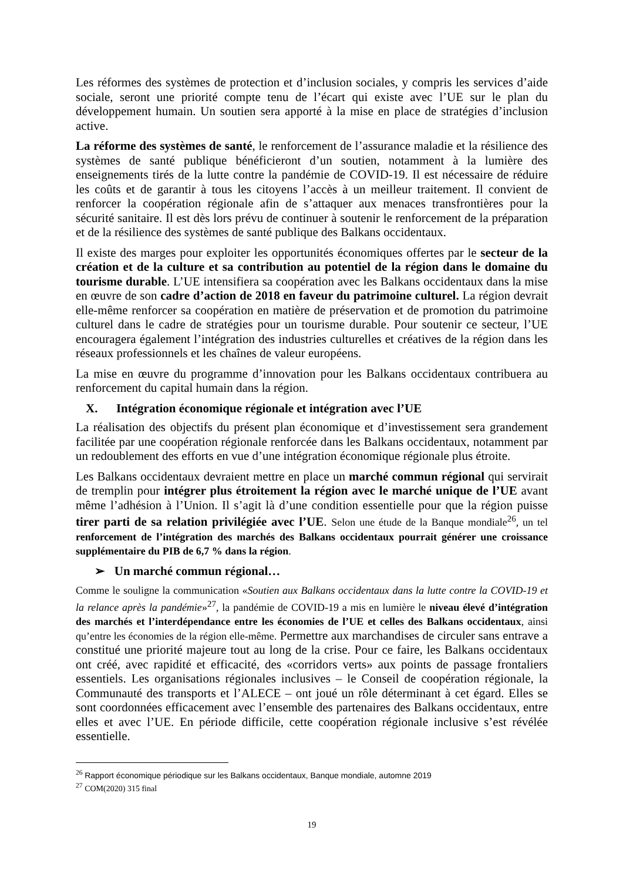Les réformes des systèmes de protection et d’inclusion sociales, y compris les services d’aide sociale, seront une priorité compte tenu de l’écart qui existe avec l’UE sur le plan du développement humain. Un soutien sera apporté à la mise en place de stratégies d’inclusion active.
La réforme des systèmes de santé, le renforcement de l’assurance maladie et la résilience des systèmes de santé publique bénéficieront d’un soutien, notamment à la lumière des enseignements tirés de la lutte contre la pandémie de COVID-19. Il est nécessaire de réduire les coûts et de garantir à tous les citoyens l’accès à un meilleur traitement. Il convient de renforcer la coopération régionale afin de s’attaquer aux menaces transfrontières pour la sécurité sanitaire. Il est dès lors prévu de continuer à soutenir le renforcement de la préparation et de la résilience des systèmes de santé publique des Balkans occidentaux.
Il existe des marges pour exploiter les opportunités économiques offertes par le secteur de la création et de la culture et sa contribution au potentiel de la région dans le domaine du tourisme durable. L’UE intensifiera sa coopération avec les Balkans occidentaux dans la mise en œuvre de son cadre d’action de 2018 en faveur du patrimoine culturel. La région devrait elle-même renforcer sa coopération en matière de préservation et de promotion du patrimoine culturel dans le cadre de stratégies pour un tourisme durable. Pour soutenir ce secteur, l’UE encouragera également l’intégration des industries culturelles et créatives de la région dans les réseaux professionnels et les chaînes de valeur européens.
La mise en œuvre du programme d’innovation pour les Balkans occidentaux contribuera au renforcement du capital humain dans la région.
X. Intégration économique régionale et intégration avec l’UE
La réalisation des objectifs du présent plan économique et d’investissement sera grandement facilitée par une coopération régionale renforcée dans les Balkans occidentaux, notamment par un redoublement des efforts en vue d’une intégration économique régionale plus étroite.
Les Balkans occidentaux devraient mettre en place un marché commun régional qui servirait de tremplin pour intégrer plus étroitement la région avec le marché unique de l’UE avant même l’adhésion à l’Union. Il s’agit là d’une condition essentielle pour que la région puisse tirer parti de sa relation privilégiée avec l’UE. Selon une étude de la Banque mondiale<sup>26</sup>, un tel renforcement de l’intégration des marchés des Balkans occidentaux pourrait générer une croissance supplémentaire du PIB de 6,7 % dans la région.
➢ Un marché commun régional…
Comme le souligne la communication «Soutien aux Balkans occidentaux dans la lutte contre la COVID-19 et la relance après la pandémie»<sup>27</sup>, la pandémie de COVID-19 a mis en lumière le niveau élevé d’intégration des marchés et l’interdépendance entre les économies de l’UE et celles des Balkans occidentaux, ainsi qu’entre les économies de la région elle-même. Permettre aux marchandises de circuler sans entrave a constitué une priorité majeure tout au long de la crise. Pour ce faire, les Balkans occidentaux ont créé, avec rapidité et efficacité, des «corridors verts» aux points de passage frontaliers essentiels. Les organisations régionales inclusives – le Conseil de coopération régionale, la Communauté des transports et l’ALECE – ont joué un rôle déterminant à cet égard. Elles se sont coordonnées efficacement avec l’ensemble des partenaires des Balkans occidentaux, entre elles et avec l’UE. En période difficile, cette coopération régionale inclusive s’est révélée essentielle.
<sup>26</sup> Rapport économique périodique sur les Balkans occidentaux, Banque mondiale, automne 2019
<sup>27</sup> COM(2020) 315 final
19